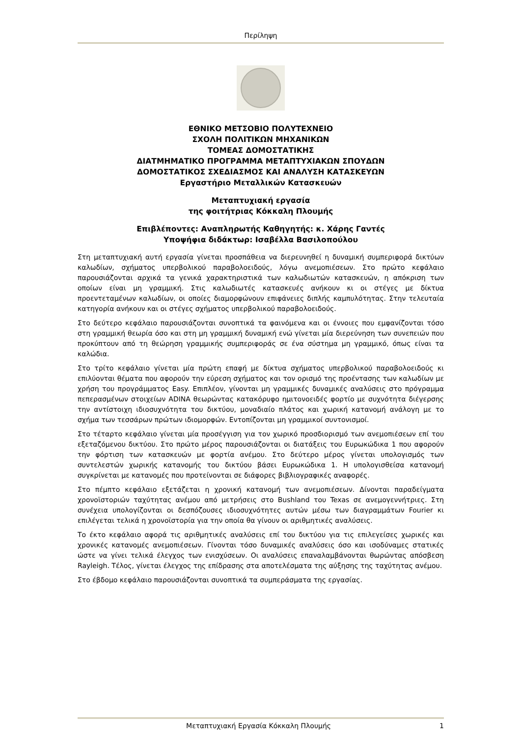Περίληψη
ΕΘΝΙΚΟ ΜΕΤΣΟΒΙΟ ΠΟΛΥΤΕΧΝΕΙΟ
ΣΧΟΛΗ ΠΟΛΙΤΙΚΩΝ ΜΗΧΑΝΙΚΩΝ
ΤΟΜΕΑΣ ΔΟΜΟΣΤΑΤΙΚΗΣ
ΔΙΑΤΜΗΜΑΤΙΚΟ ΠΡΟΓΡΑΜΜΑ ΜΕΤΑΠΤΥΧΙΑΚΩΝ ΣΠΟΥΔΩΝ
ΔΟΜΟΣΤΑΤΙΚΟΣ ΣΧΕΔΙΑΣΜΟΣ ΚΑΙ ΑΝΑΛΥΣΗ ΚΑΤΑΣΚΕΥΩΝ
Εργαστήριο Μεταλλικών Κατασκευών
Μεταπτυχιακή εργασία
της φοιτήτριας Κόκκαλη Πλουμής
Επιβλέποντες: Αναπληρωτής Καθηγητής: κ. Χάρης Γαντές
Υποψήφια διδάκτωρ: Ισαβέλλα Βασιλοπούλου
Στη μεταπτυχιακή αυτή εργασία γίνεται προσπάθεια να διερευνηθεί η δυναμική συμπεριφορά δικτύων καλωδίων, σχήματος υπερβολικού παραβολοειδούς, λόγω ανεμοπιέσεων. Στο πρώτο κεφάλαιο παρουσιάζονται αρχικά τα γενικά χαρακτηριστικά των καλωδιωτών κατασκευών, η απόκριση των οποίων είναι μη γραμμική. Στις καλωδιωτές κατασκευές ανήκουν κι οι στέγες με δίκτυα προεντεταμένων καλωδίων, οι οποίες διαμορφώνουν επιφάνειες διπλής καμπυλότητας. Στην τελευταία κατηγορία ανήκουν και οι στέγες σχήματος υπερβολικού παραβολοειδούς.
Στο δεύτερο κεφάλαιο παρουσιάζονται συνοπτικά τα φαινόμενα και οι έννοιες που εμφανίζονται τόσο στη γραμμική θεωρία όσο και στη μη γραμμική δυναμική ενώ γίνεται μία διερεύνηση των συνεπειών που προκύπτουν από τη θεώρηση γραμμικής συμπεριφοράς σε ένα σύστημα μη γραμμικό, όπως είναι τα καλώδια.
Στο τρίτο κεφάλαιο γίνεται μία πρώτη επαφή με δίκτυα σχήματος υπερβολικού παραβολοειδούς κι επιλύονται θέματα που αφορούν την εύρεση σχήματος και τον ορισμό της προέντασης των καλωδίων με χρήση του προγράμματος Easy. Επιπλέον, γίνονται μη γραμμικές δυναμικές αναλύσεις στο πρόγραμμα πεπερασμένων στοιχείων ADINA θεωρώντας κατακόρυφο ημιτονοειδές φορτίο με συχνότητα διέγερσης την αντίστοιχη ιδιοσυχνότητα του δικτύου, μοναδιαίο πλάτος και χωρική κατανομή ανάλογη με το σχήμα των τεσσάρων πρώτων ιδιομορφών. Εντοπίζονται μη γραμμικοί συντονισμοί.
Στο τέταρτο κεφάλαιο γίνεται μία προσέγγιση για τον χωρικό προσδιορισμό των ανεμοπιέσεων επί του εξεταζόμενου δικτύου. Στο πρώτο μέρος παρουσιάζονται οι διατάξεις του Ευρωκώδικα 1 που αφορούν την φόρτιση των κατασκευών με φορτία ανέμου. Στο δεύτερο μέρος γίνεται υπολογισμός των συντελεστών χωρικής κατανομής του δικτύου βάσει Ευρωκώδικα 1. Η υπολογισθείσα κατανομή συγκρίνεται με κατανομές που προτείνονται σε διάφορες βιβλιογραφικές αναφορές.
Στο πέμπτο κεφάλαιο εξετάζεται η χρονική κατανομή των ανεμοπιέσεων. Δίνονται παραδείγματα χρονοϊστοριών ταχύτητας ανέμου από μετρήσεις στο Bushland του Texas σε ανεμογεννήτριες. Στη συνέχεια υπολογίζονται οι δεσπόζουσες ιδιοσυχνότητες αυτών μέσω των διαγραμμάτων Fourier κι επιλέγεται τελικά η χρονοϊστορία για την οποία θα γίνουν οι αριθμητικές αναλύσεις.
Το έκτο κεφάλαιο αφορά τις αριθμητικές αναλύσεις επί του δικτύου για τις επιλεγείσες χωρικές και χρονικές κατανομές ανεμοπιέσεων. Γίνονται τόσο δυναμικές αναλύσεις όσο και ισοδύναμες στατικές ώστε να γίνει τελικά έλεγχος των ενισχύσεων. Οι αναλύσεις επαναλαμβάνονται θωρώντας απόσβεση Rayleigh. Τέλος, γίνεται έλεγχος της επίδρασης στα αποτελέσματα της αύξησης της ταχύτητας ανέμου.
Στο έβδομο κεφάλαιο παρουσιάζονται συνοπτικά τα συμπεράσματα της εργασίας.
Μεταπτυχιακή Εργασία Κόκκαλη Πλουμής 1